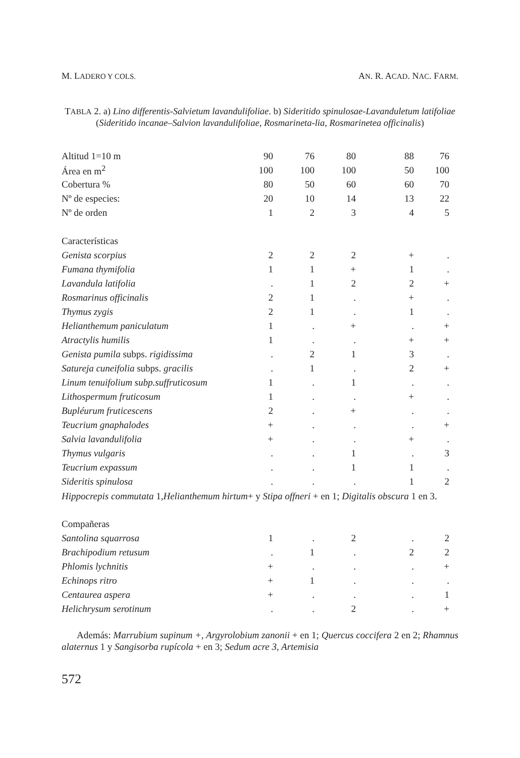M. LADERO Y COLS. AN. R. ACAD. NAC. FARM.
TABLA 2. a) Lino differentis-Salvietum lavandulifoliae. b) Sideritido spinulosae-Lavanduletum latifoliae (Sideritido incanae–Salvion lavandulifoliae, Rosmarineta-lia, Rosmarinetea officinalis)
| Altitud 1=10 m | 90 | 76 | 80 | 88 | 76 |
| Área en m<sup>2</sup> | 100 | 100 | 100 | 50 | 100 |
| Cobertura % | 80 | 50 | 60 | 60 | 70 |
| Nº de especies: | 20 | 10 | 14 | 13 | 22 |
| Nº de orden | 1 | 2 | 3 | 4 | 5 |
| Características | | | | | |
| Genista scorpius | 2 | 2 | 2 | + | . |
| Fumana thymifolia | 1 | 1 | + | 1 | . |
| Lavandula latifolia | . | 1 | 2 | 2 | + |
| Rosmarinus officinalis | 2 | 1 | . | + | . |
| Thymus zygis | 2 | 1 | . | 1 | . |
| Helianthemum paniculatum | 1 | . | + | . | + |
| Atractylis humilis | 1 | . | . | + | + |
| Genista pumila subps. rigidissima | . | 2 | 1 | 3 | . |
| Satureja cuneifolia subps. gracilis | . | 1 | . | 2 | + |
| Linum tenuifolium subp.suffruticosum | 1 | . | 1 | . | . |
| Lithospermum fruticosum | 1 | . | . | + | . |
| Bupléurum fruticescens | 2 | . | + | . | . |
| Teucrium gnaphalodes | + | . | . | . | + |
| Salvia lavandulifolia | + | . | . | + | . |
| Thymus vulgaris | . | . | 1 | . | 3 |
| Teucrium expassum | . | . | 1 | 1 | . |
| Sideritis spinulosa | . | . | . | 1 | 2 |
| Hippocrepis commutata 1, Helianthemum hirtum + y Stipa offneri + en 1; Digitalis obscura 1 en 3. | | | | | |
| Compañeras | | | | | |
| Santolina squarrosa | 1 | . | 2 | . | 2 |
| Brachipodium retusum | . | 1 | . | 2 | 2 |
| Phlomis lychnitis | + | . | . | . | + |
| Echinops ritro | + | 1 | . | . | . |
| Centaurea aspera | + | . | . | . | 1 |
| Helichrysum serotinum | . | . | 2 | . | + |
Además: Marrubium supinum +, Argyrolobium zanonii + en 1; Quercus coccifera 2 en 2; Rhamnus alaternus 1 y Sangisorba rupícola + en 3; Sedum acre 3, Artemisia
572